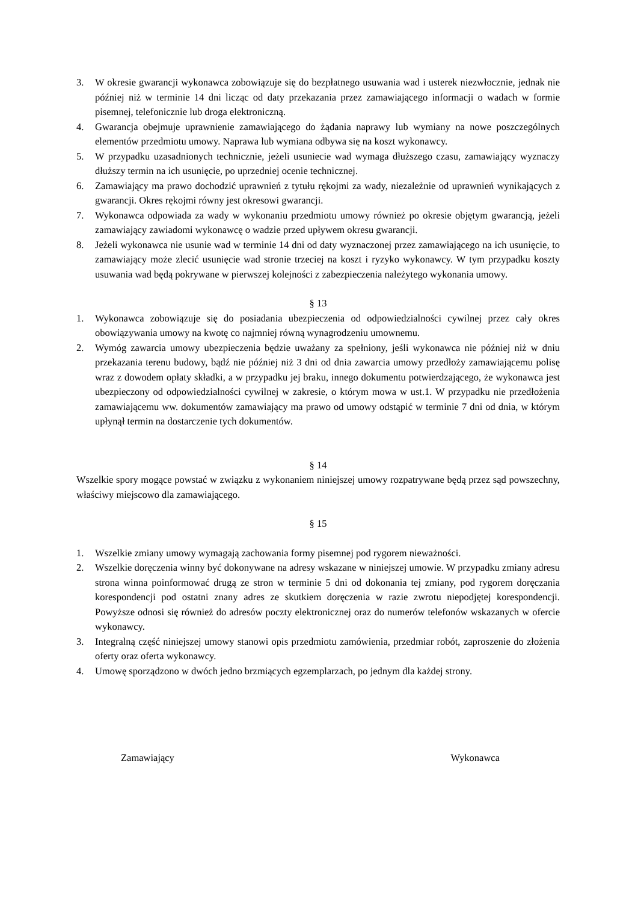3. W okresie gwarancji wykonawca zobowiązuje się do bezpłatnego usuwania wad i usterek niezwłocznie, jednak nie później niż w terminie 14 dni licząc od daty przekazania przez zamawiającego informacji o wadach w formie pisemnej, telefonicznie lub droga elektroniczną.
4. Gwarancja obejmuje uprawnienie zamawiającego do żądania naprawy lub wymiany na nowe poszczególnych elementów przedmiotu umowy. Naprawa lub wymiana odbywa się na koszt wykonawcy.
5. W przypadku uzasadnionych technicznie, jeżeli usuniecie wad wymaga dłuższego czasu, zamawiający wyznaczy dłuższy termin na ich usunięcie, po uprzedniej ocenie technicznej.
6. Zamawiający ma prawo dochodzić uprawnień z tytułu rękojmi za wady, niezależnie od uprawnień wynikających z gwarancji. Okres rękojmi równy jest okresowi gwarancji.
7. Wykonawca odpowiada za wady w wykonaniu przedmiotu umowy również po okresie objętym gwarancją, jeżeli zamawiający zawiadomi wykonawcę o wadzie przed upływem okresu gwarancji.
8. Jeżeli wykonawca nie usunie wad w terminie 14 dni od daty wyznaczonej przez zamawiającego na ich usunięcie, to zamawiający może zlecić usunięcie wad stronie trzeciej na koszt i ryzyko wykonawcy. W tym przypadku koszty usuwania wad będą pokrywane w pierwszej kolejności z zabezpieczenia należytego wykonania umowy.
§ 13
1. Wykonawca zobowiązuje się do posiadania ubezpieczenia od odpowiedzialności cywilnej przez cały okres obowiązywania umowy na kwotę co najmniej równą wynagrodzeniu umownemu.
2. Wymóg zawarcia umowy ubezpieczenia będzie uważany za spełniony, jeśli wykonawca nie później niż w dniu przekazania terenu budowy, bądź nie później niż 3 dni od dnia zawarcia umowy przedłoży zamawiającemu polisę wraz z dowodem opłaty składki, a w przypadku jej braku, innego dokumentu potwierdzającego, że wykonawca jest ubezpieczony od odpowiedzialności cywilnej w zakresie, o którym mowa w ust.1. W przypadku nie przedłożenia zamawiającemu ww. dokumentów zamawiający ma prawo od umowy odstąpić w terminie 7 dni od dnia, w którym upłynął termin na dostarczenie tych dokumentów.
§ 14
Wszelkie spory mogące powstać w związku z wykonaniem niniejszej umowy rozpatrywane będą przez sąd powszechny, właściwy miejscowo dla zamawiającego.
§ 15
1. Wszelkie zmiany umowy wymagają zachowania formy pisemnej pod rygorem nieważności.
2. Wszelkie doręczenia winny być dokonywane na adresy wskazane w niniejszej umowie. W przypadku zmiany adresu strona winna poinformować drugą ze stron w terminie 5 dni od dokonania tej zmiany, pod rygorem doręczania korespondencji pod ostatni znany adres ze skutkiem doręczenia w razie zwrotu niepodjętej korespondencji. Powyższe odnosi się również do adresów poczty elektronicznej oraz do numerów telefonów wskazanych w ofercie wykonawcy.
3. Integralną część niniejszej umowy stanowi opis przedmiotu zamówienia, przedmiar robót, zaproszenie do złożenia oferty oraz oferta wykonawcy.
4. Umowę sporządzono w dwóch jedno brzmiących egzemplarzach, po jednym dla każdej strony.
Zamawiający Wykonawca